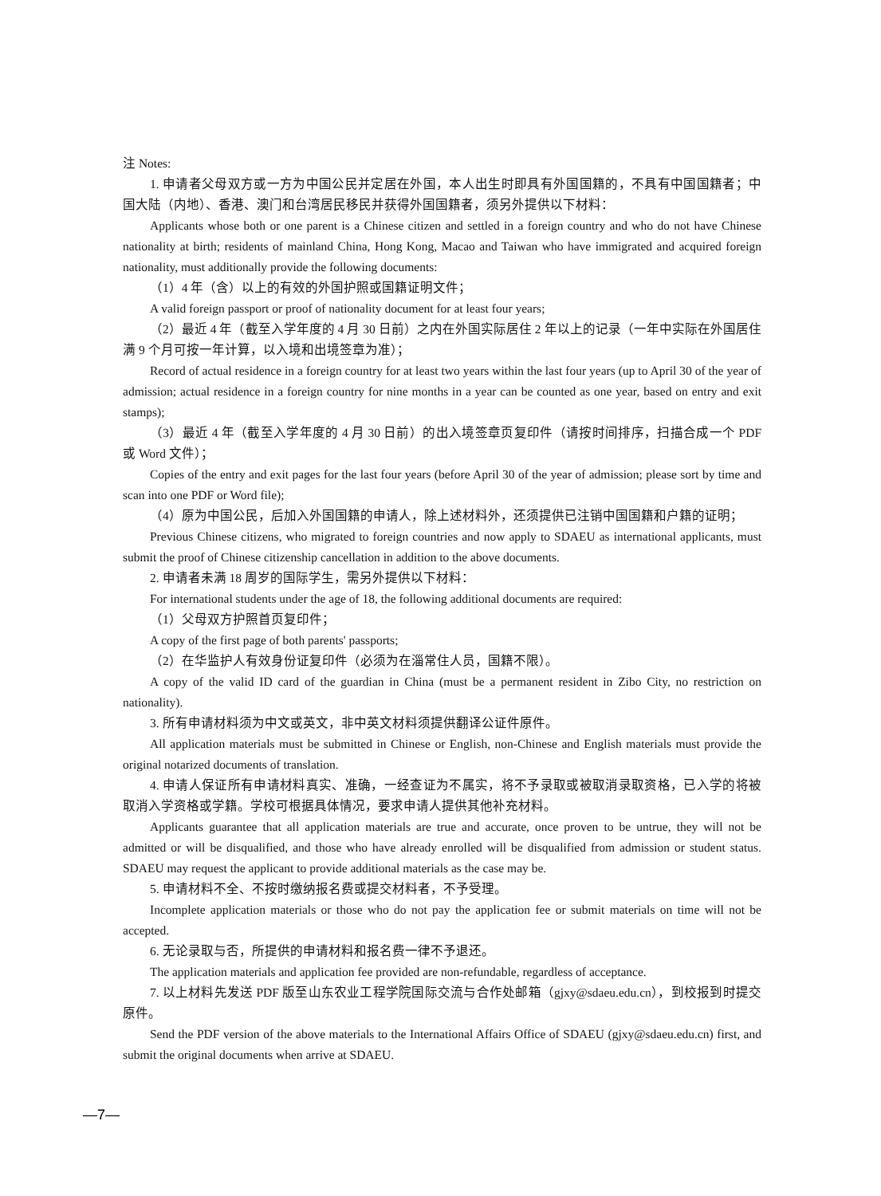注 Notes:
1. 申请者父母双方或一方为中国公民并定居在外国，本人出生时即具有外国国籍的，不具有中国国籍者；中国大陆（内地）、香港、澳门和台湾居民移民并获得外国国籍者，须另外提供以下材料：
Applicants whose both or one parent is a Chinese citizen and settled in a foreign country and who do not have Chinese nationality at birth; residents of mainland China, Hong Kong, Macao and Taiwan who have immigrated and acquired foreign nationality, must additionally provide the following documents:
（1）4 年（含）以上的有效的外国护照或国籍证明文件；
A valid foreign passport or proof of nationality document for at least four years;
（2）最近 4 年（截至入学年度的 4 月 30 日前）之内在外国实际居住 2 年以上的记录（一年中实际在外国居住满 9 个月可按一年计算，以入境和出境签章为准）；
Record of actual residence in a foreign country for at least two years within the last four years (up to April 30 of the year of admission; actual residence in a foreign country for nine months in a year can be counted as one year, based on entry and exit stamps);
（3）最近 4 年（截至入学年度的 4 月 30 日前）的出入境签章页复印件（请按时间排序，扫描合成一个 PDF 或 Word 文件）；
Copies of the entry and exit pages for the last four years (before April 30 of the year of admission; please sort by time and scan into one PDF or Word file);
（4）原为中国公民，后加入外国国籍的申请人，除上述材料外，还须提供已注销中国国籍和户籍的证明；
Previous Chinese citizens, who migrated to foreign countries and now apply to SDAEU as international applicants, must submit the proof of Chinese citizenship cancellation in addition to the above documents.
2. 申请者未满 18 周岁的国际学生，需另外提供以下材料：
For international students under the age of 18, the following additional documents are required:
（1）父母双方护照首页复印件；
A copy of the first page of both parents' passports;
（2）在华监护人有效身份证复印件（必须为在淄常住人员，国籍不限）。
A copy of the valid ID card of the guardian in China (must be a permanent resident in Zibo City, no restriction on nationality).
3. 所有申请材料须为中文或英文，非中英文材料须提供翻译公证件原件。
All application materials must be submitted in Chinese or English, non-Chinese and English materials must provide the original notarized documents of translation.
4. 申请人保证所有申请材料真实、准确，一经查证为不属实，将不予录取或被取消录取资格，已入学的将被取消入学资格或学籍。学校可根据具体情况，要求申请人提供其他补充材料。
Applicants guarantee that all application materials are true and accurate, once proven to be untrue, they will not be admitted or will be disqualified, and those who have already enrolled will be disqualified from admission or student status. SDAEU may request the applicant to provide additional materials as the case may be.
5. 申请材料不全、不按时缴纳报名费或提交材料者，不予受理。
Incomplete application materials or those who do not pay the application fee or submit materials on time will not be accepted.
6. 无论录取与否，所提供的申请材料和报名费一律不予退还。
The application materials and application fee provided are non-refundable, regardless of acceptance.
7. 以上材料先发送 PDF 版至山东农业工程学院国际交流与合作处邮箱（gjxy@sdaeu.edu.cn），到校报到时提交原件。
Send the PDF version of the above materials to the International Affairs Office of SDAEU (gjxy@sdaeu.edu.cn) first, and submit the original documents when arrive at SDAEU.
—7—